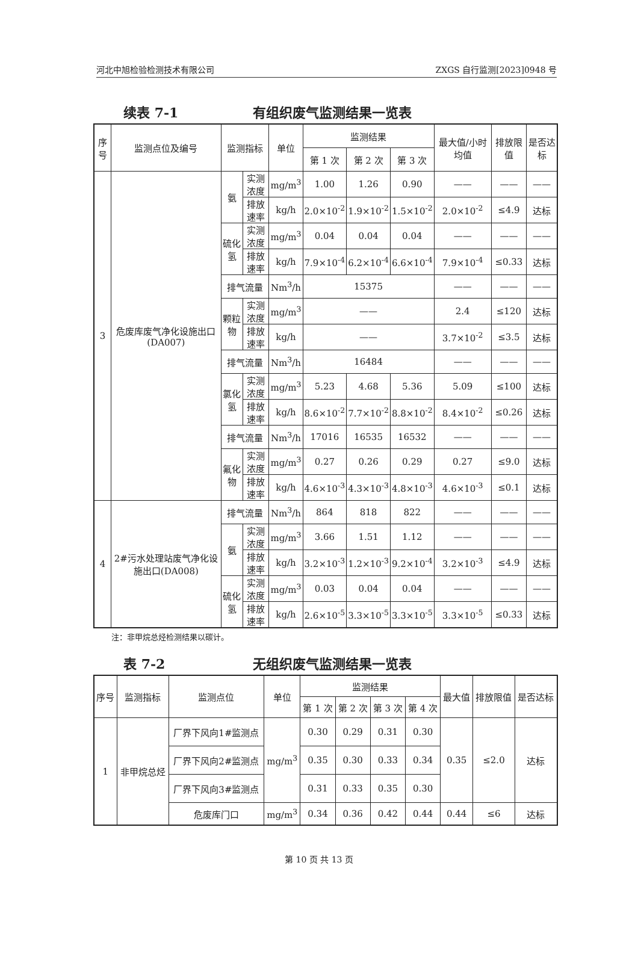河北中旭检验检测技术有限公司 ZXGS 自行监测[2023]0948 号
续表 7-1 有组织废气监测结果一览表
| 序号 | 监测点位及编号 | 监测指标 | | 单位 | 监测结果 | | | 最大值/小时均值 | 排放限值 | 是否达标 |
| --- | --- | --- | --- | --- | --- | --- | --- | --- | --- | --- |
| | | | | | 第 1 次 | 第 2 次 | 第 3 次 | | | |
| 3 | 危废库废气净化设施出口(DA007) | 氨 | 实测浓度 | mg/m<sup>3</sup> | 1.00 | 1.26 | 0.90 | —— | —— | —— |
| | | | 排放速率 | kg/h | 2.0×10<sup>-2</sup> | 1.9×10<sup>-2</sup> | 1.5×10<sup>-2</sup> | 2.0×10<sup>-2</sup> | ≤4.9 | 达标 |
| | | 硫化氢 | 实测浓度 | mg/m<sup>3</sup> | 0.04 | 0.04 | 0.04 | —— | —— | —— |
| | | | 排放速率 | kg/h | 7.9×10<sup>-4</sup> | 6.2×10<sup>-4</sup> | 6.6×10<sup>-4</sup> | 7.9×10<sup>-4</sup> | ≤0.33 | 达标 |
| | | 排气流量 | | Nm<sup>3</sup>/h | 15375 | | | —— | —— | —— |
| | | 颗粒物 | 实测浓度 | mg/m<sup>3</sup> | —— | | | 2.4 | ≤120 | 达标 |
| | | | 排放速率 | kg/h | —— | | | 3.7×10<sup>-2</sup> | ≤3.5 | 达标 |
| | | 排气流量 | | Nm<sup>3</sup>/h | 16484 | | | —— | —— | —— |
| | | 氯化氢 | 实测浓度 | mg/m<sup>3</sup> | 5.23 | 4.68 | 5.36 | 5.09 | ≤100 | 达标 |
| | | | 排放速率 | kg/h | 8.6×10<sup>-2</sup> | 7.7×10<sup>-2</sup> | 8.8×10<sup>-2</sup> | 8.4×10<sup>-2</sup> | ≤0.26 | 达标 |
| | | 排气流量 | | Nm<sup>3</sup>/h | 17016 | 16535 | 16532 | —— | —— | —— |
| | | 氟化物 | 实测浓度 | mg/m<sup>3</sup> | 0.27 | 0.26 | 0.29 | 0.27 | ≤9.0 | 达标 |
| | | | 排放速率 | kg/h | 4.6×10<sup>-3</sup> | 4.3×10<sup>-3</sup> | 4.8×10<sup>-3</sup> | 4.6×10<sup>-3</sup> | ≤0.1 | 达标 |
| 4 | 2#污水处理站废气净化设施出口(DA008) | 排气流量 | | Nm<sup>3</sup>/h | 864 | 818 | 822 | —— | —— | —— |
| | | 氨 | 实测浓度 | mg/m<sup>3</sup> | 3.66 | 1.51 | 1.12 | —— | —— | —— |
| | | | 排放速率 | kg/h | 3.2×10<sup>-3</sup> | 1.2×10<sup>-3</sup> | 9.2×10<sup>-4</sup> | 3.2×10<sup>-3</sup> | ≤4.9 | 达标 |
| | | 硫化氢 | 实测浓度 | mg/m<sup>3</sup> | 0.03 | 0.04 | 0.04 | —— | —— | —— |
| | | | 排放速率 | kg/h | 2.6×10<sup>-5</sup> | 3.3×10<sup>-5</sup> | 3.3×10<sup>-5</sup> | 3.3×10<sup>-5</sup> | ≤0.33 | 达标 |
注：非甲烷总烃检测结果以碳计。
表 7-2 无组织废气监测结果一览表
| 序号 | 监测指标 | 监测点位 | 单位 | 监测结果 | | | | 最大值 | 排放限值 | 是否达标 |
| --- | --- | --- | --- | --- | --- | --- | --- | --- | --- | --- |
| | | | | 第 1 次 | 第 2 次 | 第 3 次 | 第 4 次 | | | |
| 1 | 非甲烷总烃 | 厂界下风向1#监测点 | mg/m<sup>3</sup> | 0.30 | 0.29 | 0.31 | 0.30 | 0.35 | ≤2.0 | 达标 |
| | | 厂界下风向2#监测点 | | 0.35 | 0.30 | 0.33 | 0.34 | | | |
| | | 厂界下风向3#监测点 | | 0.31 | 0.33 | 0.35 | 0.30 | | | |
| | | 危废库门口 | mg/m<sup>3</sup> | 0.34 | 0.36 | 0.42 | 0.44 | 0.44 | ≤6 | 达标 |
第 10 页 共 13 页